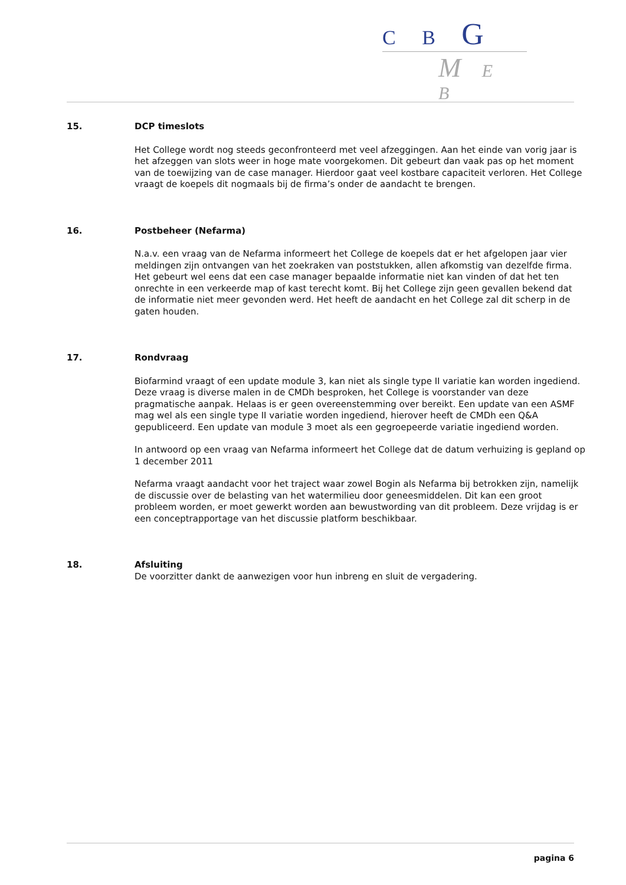C B G
M E B
15.
DCP timeslots
Het College wordt nog steeds geconfronteerd met veel afzeggingen. Aan het einde van vorig jaar is het afzeggen van slots weer in hoge mate voorgekomen. Dit gebeurt dan vaak pas op het moment van de toewijzing van de case manager. Hierdoor gaat veel kostbare capaciteit verloren. Het College vraagt de koepels dit nogmaals bij de firma’s onder de aandacht te brengen.
16.
Postbeheer (Nefarma)
N.a.v. een vraag van de Nefarma informeert het College de koepels dat er het afgelopen jaar vier meldingen zijn ontvangen van het zoekraken van poststukken, allen afkomstig van dezelfde firma. Het gebeurt wel eens dat een case manager bepaalde informatie niet kan vinden of dat het ten onrechte in een verkeerde map of kast terecht komt. Bij het College zijn geen gevallen bekend dat de informatie niet meer gevonden werd. Het heeft de aandacht en het College zal dit scherp in de gaten houden.
17.
Rondvraag
Biofarmind vraagt of een update module 3, kan niet als single type II variatie kan worden ingediend. Deze vraag is diverse malen in de CMDh besproken, het College is voorstander van deze pragmatische aanpak. Helaas is er geen overeenstemming over bereikt. Een update van een ASMF mag wel als een single type II variatie worden ingediend, hierover heeft de CMDh een Q&A gepubliceerd. Een update van module 3 moet als een gegroepeerde variatie ingediend worden.
In antwoord op een vraag van Nefarma informeert het College dat de datum verhuizing is gepland op 1 december 2011
Nefarma vraagt aandacht voor het traject waar zowel Bogin als Nefarma bij betrokken zijn, namelijk de discussie over de belasting van het watermilieu door geneesmiddelen. Dit kan een groot probleem worden, er moet gewerkt worden aan bewustwording van dit probleem. Deze vrijdag is er een conceptrapportage van het discussie platform beschikbaar.
18.
Afsluiting
De voorzitter dankt de aanwezigen voor hun inbreng en sluit de vergadering.
pagina 6